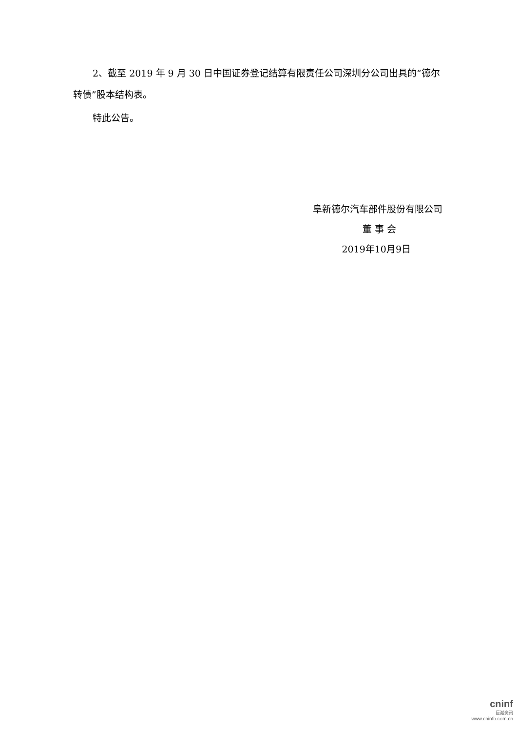2、截至 2019 年 9 月 30 日中国证券登记结算有限责任公司深圳分公司出具的“德尔转债”股本结构表。
特此公告。
阜新德尔汽车部件股份有限公司
董 事 会
2019年10月9日
cninf
巨潮资讯
www.cninfo.com.cn